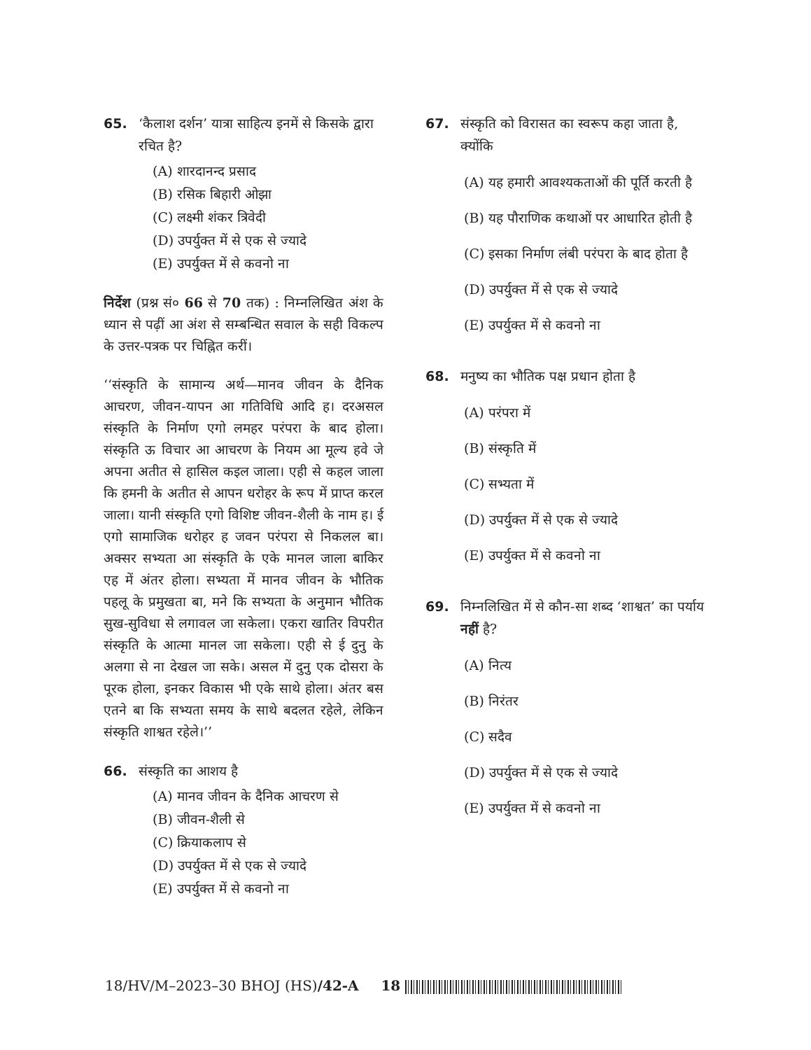65. ‘कैलाश दर्शन’ यात्रा साहित्य इनमें से किसके द्वारा रचित है?
(A) शारदानन्द प्रसाद
(B) रसिक बिहारी ओझा
(C) लक्ष्मी शंकर त्रिवेदी
(D) उपर्युक्त में से एक से ज्यादे
(E) उपर्युक्त में से कवनो ना
निर्देश (प्रश्न सं० 66 से 70 तक) : निम्नलिखित अंश के ध्यान से पढ़ीं आ अंश से सम्बन्धित सवाल के सही विकल्प के उत्तर-पत्रक पर चिह्नित करीं।
‘‘संस्कृति के सामान्य अर्थ—मानव जीवन के दैनिक आचरण, जीवन-यापन आ गतिविधि आदि ह। दरअसल संस्कृति के निर्माण एगो लमहर परंपरा के बाद होला। संस्कृति ऊ विचार आ आचरण के नियम आ मूल्य हवे जे अपना अतीत से हासिल कइल जाला। एही से कहल जाला कि हमनी के अतीत से आपन धरोहर के रूप में प्राप्त करल जाला। यानी संस्कृति एगो विशिष्ट जीवन-शैली के नाम ह। ई एगो सामाजिक धरोहर ह जवन परंपरा से निकलल बा। अक्सर सभ्यता आ संस्कृति के एके मानल जाला बाकिर एह में अंतर होला। सभ्यता में मानव जीवन के भौतिक पहलू के प्रमुखता बा, मने कि सभ्यता के अनुमान भौतिक सुख-सुविधा से लगावल जा सकेला। एकरा खातिर विपरीत संस्कृति के आत्मा मानल जा सकेला। एही से ई दुनु के अलगा से ना देखल जा सके। असल में दुनु एक दोसरा के पूरक होला, इनकर विकास भी एके साथे होला। अंतर बस एतने बा कि सभ्यता समय के साथे बदलत रहेले, लेकिन संस्कृति शाश्वत रहेले।’’
66. संस्कृति का आशय है
(A) मानव जीवन के दैनिक आचरण से
(B) जीवन-शैली से
(C) क्रियाकलाप से
(D) उपर्युक्त में से एक से ज्यादे
(E) उपर्युक्त में से कवनो ना
67. संस्कृति को विरासत का स्वरूप कहा जाता है, क्योंकि
(A) यह हमारी आवश्यकताओं की पूर्ति करती है
(B) यह पौराणिक कथाओं पर आधारित होती है
(C) इसका निर्माण लंबी परंपरा के बाद होता है
(D) उपर्युक्त में से एक से ज्यादे
(E) उपर्युक्त में से कवनो ना
68. मनुष्य का भौतिक पक्ष प्रधान होता है
(A) परंपरा में
(B) संस्कृति में
(C) सभ्यता में
(D) उपर्युक्त में से एक से ज्यादे
(E) उपर्युक्त में से कवनो ना
69. निम्नलिखित में से कौन-सा शब्द ‘शाश्वत’ का पर्याय नहीं है?
(A) नित्य
(B) निरंतर
(C) सदैव
(D) उपर्युक्त में से एक से ज्यादे
(E) उपर्युक्त में से कवनो ना
18/HV/M–2023–30 BHOJ (HS)/42-A 18